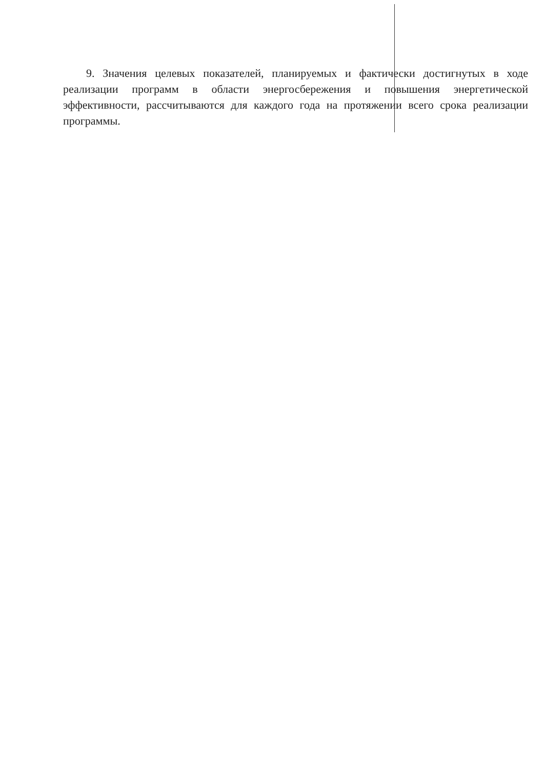9. Значения целевых показателей, планируемых и фактически достигнутых в ходе реализации программ в области энергосбережения и повышения энергетической эффективности, рассчитываются для каждого года на протяжении всего срока реализации программы.